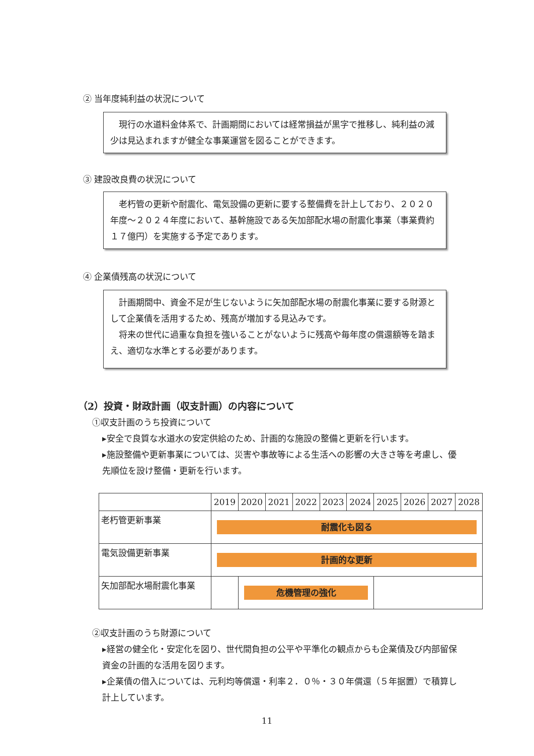② 当年度純利益の状況について
現行の水道料金体系で、計画期間においては経常損益が黒字で推移し、純利益の減少は見込まれますが健全な事業運営を図ることができます。
③ 建設改良費の状況について
老朽管の更新や耐震化、電気設備の更新に要する整備費を計上しており、２０２０年度～２０２４年度において、基幹施設である矢加部配水場の耐震化事業（事業費約１７億円）を実施する予定であります。
④ 企業債残高の状況について
計画期間中、資金不足が生じないように矢加部配水場の耐震化事業に要する財源として企業債を活用するため、残高が増加する見込みです。
将来の世代に過重な負担を強いることがないように残高や毎年度の償還額等を踏まえ、適切な水準とする必要があります。
（2）投資・財政計画（収支計画）の内容について
①収支計画のうち投資について
▸安全で良質な水道水の安定供給のため、計画的な施設の整備と更新を行います。
▸施設整備や更新事業については、災害や事故等による生活への影響の大きさ等を考慮し、優先順位を設け整備・更新を行います。
| | 2019 | 2020 | 2021 | 2022 | 2023 | 2024 | 2025 | 2026 | 2027 | 2028 |
| --- | --- | --- | --- | --- | --- | --- | --- | --- | --- | --- |
| 老朽管更新事業 | 耐震化も図る | | | | | | | | | |
| 電気設備更新事業 | 計画的な更新 | | | | | | | | | |
| 矢加部配水場耐震化事業 | | 危機管理の強化 | | | | | | | | |
②収支計画のうち財源について
▸経営の健全化・安定化を図り、世代間負担の公平や平準化の観点からも企業債及び内部留保資金の計画的な活用を図ります。
▸企業債の借入については、元利均等償還・利率２．０％・３０年償還（５年据置）で積算し計上しています。
11